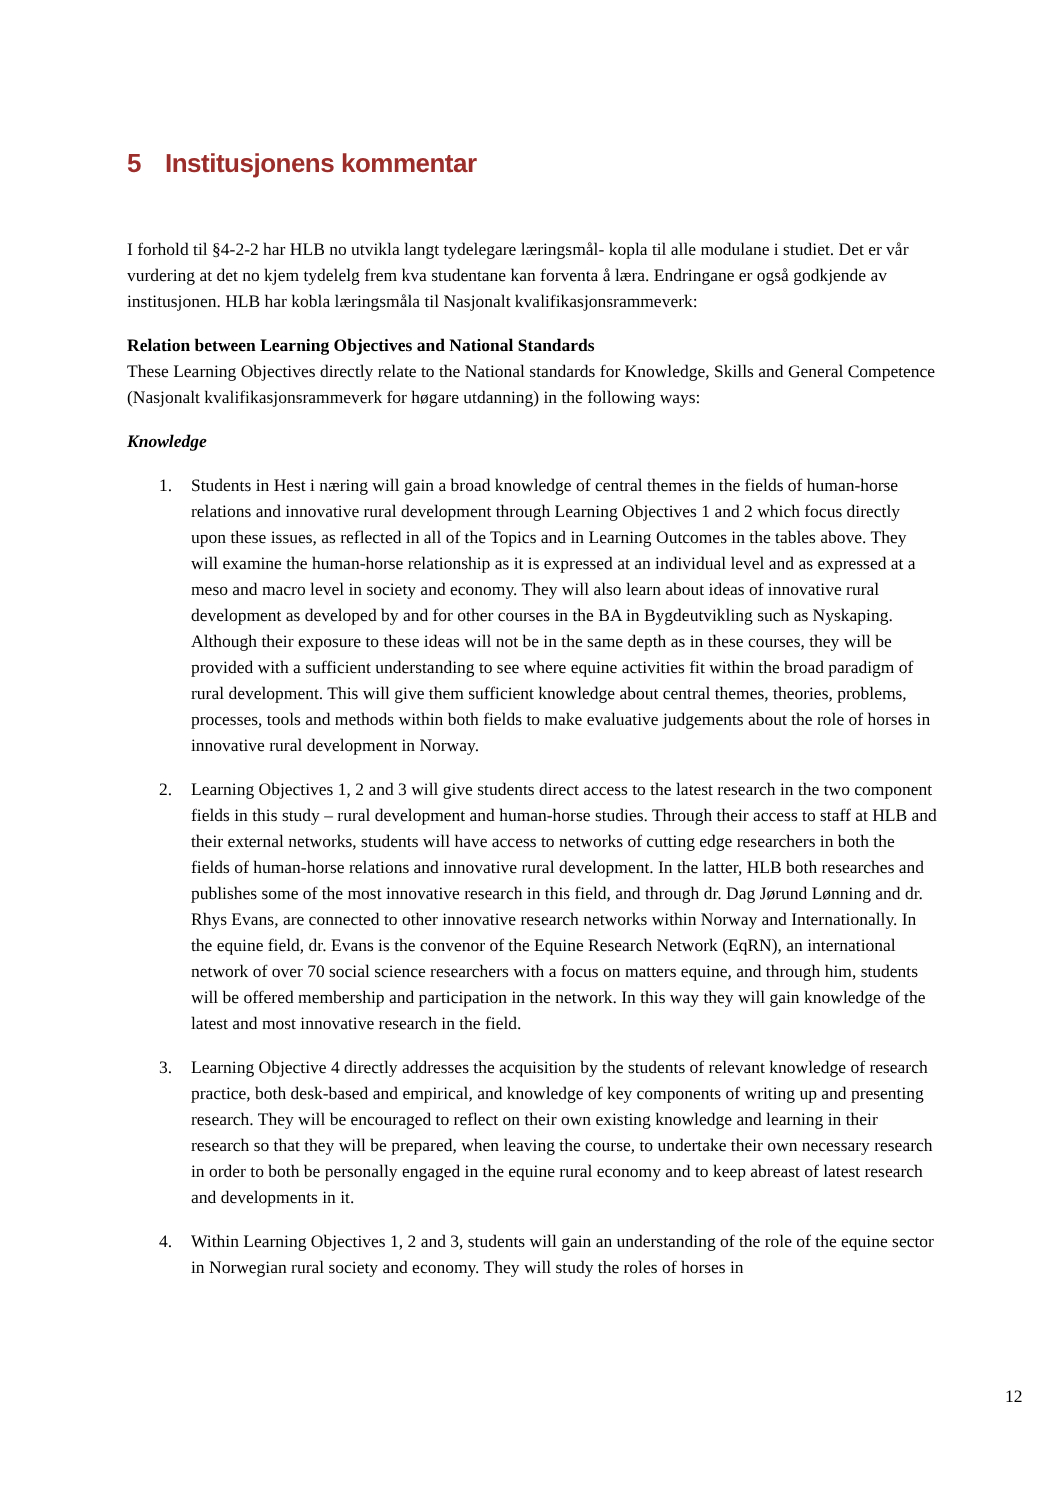5 Institusjonens kommentar
I forhold til §4-2-2 har HLB no utvikla langt tydelegare læringsmål- kopla til alle modulane i studiet. Det er vår vurdering at det no kjem tydelelg frem kva studentane kan forventa å læra. Endringane er også godkjende av institusjonen. HLB har kobla læringsmåla til Nasjonalt kvalifikasjonsrammeverk:
Relation between Learning Objectives and National Standards
These Learning Objectives directly relate to the National standards for Knowledge, Skills and General Competence (Nasjonalt kvalifikasjonsrammeverk for høgare utdanning) in the following ways:
Knowledge
1. Students in Hest i næring will gain a broad knowledge of central themes in the fields of human-horse relations and innovative rural development through Learning Objectives 1 and 2 which focus directly upon these issues, as reflected in all of the Topics and in Learning Outcomes in the tables above. They will examine the human-horse relationship as it is expressed at an individual level and as expressed at a meso and macro level in society and economy. They will also learn about ideas of innovative rural development as developed by and for other courses in the BA in Bygdeutvikling such as Nyskaping. Although their exposure to these ideas will not be in the same depth as in these courses, they will be provided with a sufficient understanding to see where equine activities fit within the broad paradigm of rural development. This will give them sufficient knowledge about central themes, theories, problems, processes, tools and methods within both fields to make evaluative judgements about the role of horses in innovative rural development in Norway.
2. Learning Objectives 1, 2 and 3 will give students direct access to the latest research in the two component fields in this study – rural development and human-horse studies. Through their access to staff at HLB and their external networks, students will have access to networks of cutting edge researchers in both the fields of human-horse relations and innovative rural development. In the latter, HLB both researches and publishes some of the most innovative research in this field, and through dr. Dag Jørund Lønning and dr. Rhys Evans, are connected to other innovative research networks within Norway and Internationally. In the equine field, dr. Evans is the convenor of the Equine Research Network (EqRN), an international network of over 70 social science researchers with a focus on matters equine, and through him, students will be offered membership and participation in the network. In this way they will gain knowledge of the latest and most innovative research in the field.
3. Learning Objective 4 directly addresses the acquisition by the students of relevant knowledge of research practice, both desk-based and empirical, and knowledge of key components of writing up and presenting research. They will be encouraged to reflect on their own existing knowledge and learning in their research so that they will be prepared, when leaving the course, to undertake their own necessary research in order to both be personally engaged in the equine rural economy and to keep abreast of latest research and developments in it.
4. Within Learning Objectives 1, 2 and 3, students will gain an understanding of the role of the equine sector in Norwegian rural society and economy. They will study the roles of horses in
12